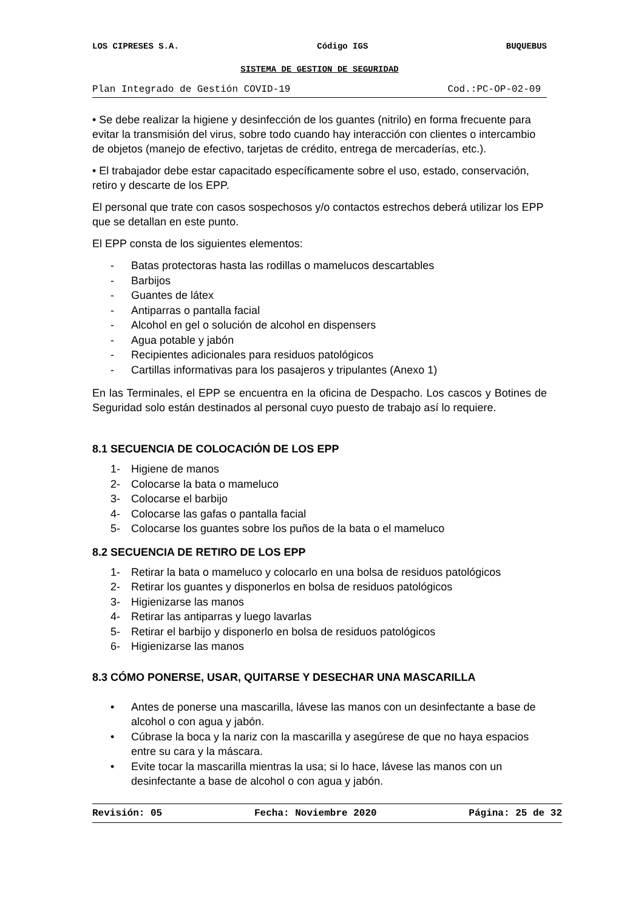LOS CIPRESES S.A. Código IGS BUQUEBUS
SISTEMA DE GESTION DE SEGURIDAD
Plan Integrado de Gestión COVID-19 Cod.:PC-OP-02-09
• Se debe realizar la higiene y desinfección de los guantes (nitrilo) en forma frecuente para evitar la transmisión del virus, sobre todo cuando hay interacción con clientes o intercambio de objetos (manejo de efectivo, tarjetas de crédito, entrega de mercaderías, etc.).
• El trabajador debe estar capacitado específicamente sobre el uso, estado, conservación, retiro y descarte de los EPP.
El personal que trate con casos sospechosos y/o contactos estrechos deberá utilizar los EPP que se detallan en este punto.
El EPP consta de los siguientes elementos:
- Batas protectoras hasta las rodillas o mamelucos descartables
- Barbijos
- Guantes de látex
- Antiparras o pantalla facial
- Alcohol en gel o solución de alcohol en dispensers
- Agua potable y jabón
- Recipientes adicionales para residuos patológicos
- Cartillas informativas para los pasajeros y tripulantes (Anexo 1)
En las Terminales, el EPP se encuentra en la oficina de Despacho. Los cascos y Botines de Seguridad solo están destinados al personal cuyo puesto de trabajo así lo requiere.
8.1 SECUENCIA DE COLOCACIÓN DE LOS EPP
1- Higiene de manos
2- Colocarse la bata o mameluco
3- Colocarse el barbijo
4- Colocarse las gafas o pantalla facial
5- Colocarse los guantes sobre los puños de la bata o el mameluco
8.2 SECUENCIA DE RETIRO DE LOS EPP
1- Retirar la bata o mameluco y colocarlo en una bolsa de residuos patológicos
2- Retirar los guantes y disponerlos en bolsa de residuos patológicos
3- Higienizarse las manos
4- Retirar las antiparras y luego lavarlas
5- Retirar el barbijo y disponerlo en bolsa de residuos patológicos
6- Higienizarse las manos
8.3 CÓMO PONERSE, USAR, QUITARSE Y DESECHAR UNA MASCARILLA
• Antes de ponerse una mascarilla, lávese las manos con un desinfectante a base de alcohol o con agua y jabón.
• Cúbrase la boca y la nariz con la mascarilla y asegúrese de que no haya espacios entre su cara y la máscara.
• Evite tocar la mascarilla mientras la usa; si lo hace, lávese las manos con un desinfectante a base de alcohol o con agua y jabón.
Revisión: 05 Fecha: Noviembre 2020 Página: 25 de 32